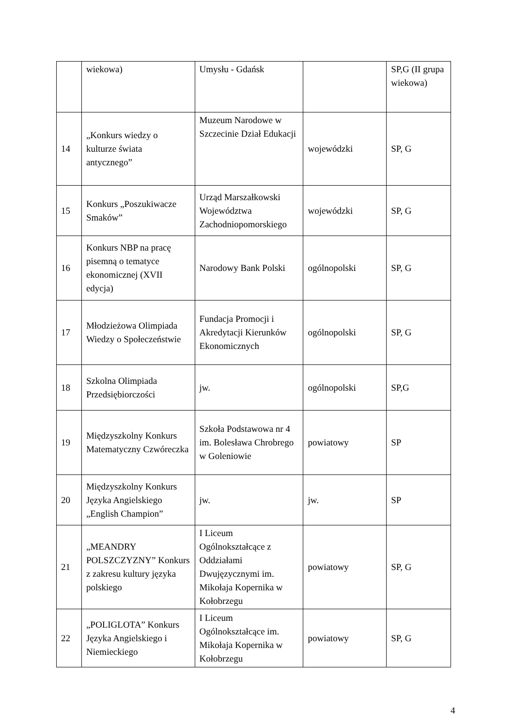| | wiekowa) | Umysłu - Gdańsk | | SP,G (II grupa wiekowa) |
| 14 | „Konkurs wiedzy o kulturze świata antycznego” | Muzeum Narodowe w Szczecinie Dział Edukacji | wojewódzki | SP, G |
| 15 | Konkurs „Poszukiwacze Smaków” | Urząd Marszałkowski Województwa Zachodniopomorskiego | wojewódzki | SP, G |
| 16 | Konkurs NBP na pracę pisemną o tematyce ekonomicznej (XVII edycja) | Narodowy Bank Polski | ogólnopolski | SP, G |
| 17 | Młodzieżowa Olimpiada Wiedzy o Społeczeństwie | Fundacja Promocji i Akredytacji Kierunków Ekonomicznych | ogólnopolski | SP, G |
| 18 | Szkolna Olimpiada Przedsiębiorczości | jw. | ogólnopolski | SP,G |
| 19 | Międzyszkolny Konkurs Matematyczny Czwóreczka | Szkoła Podstawowa nr 4 im. Bolesława Chrobrego w Goleniowie | powiatowy | SP |
| 20 | Międzyszkolny Konkurs Języka Angielskiego „English Champion” | jw. | jw. | SP |
| 21 | „MEANDRY POLSZCZYZNY” Konkurs z zakresu kultury języka polskiego | I Liceum Ogólnokształcące z Oddziałami Dwujęzycznymi im. Mikołaja Kopernika w Kołobrzegu | powiatowy | SP, G |
| 22 | „POLIGLOTA” Konkurs Języka Angielskiego i Niemieckiego | I Liceum Ogólnokształcące im. Mikołaja Kopernika w Kołobrzegu | powiatowy | SP, G |
4